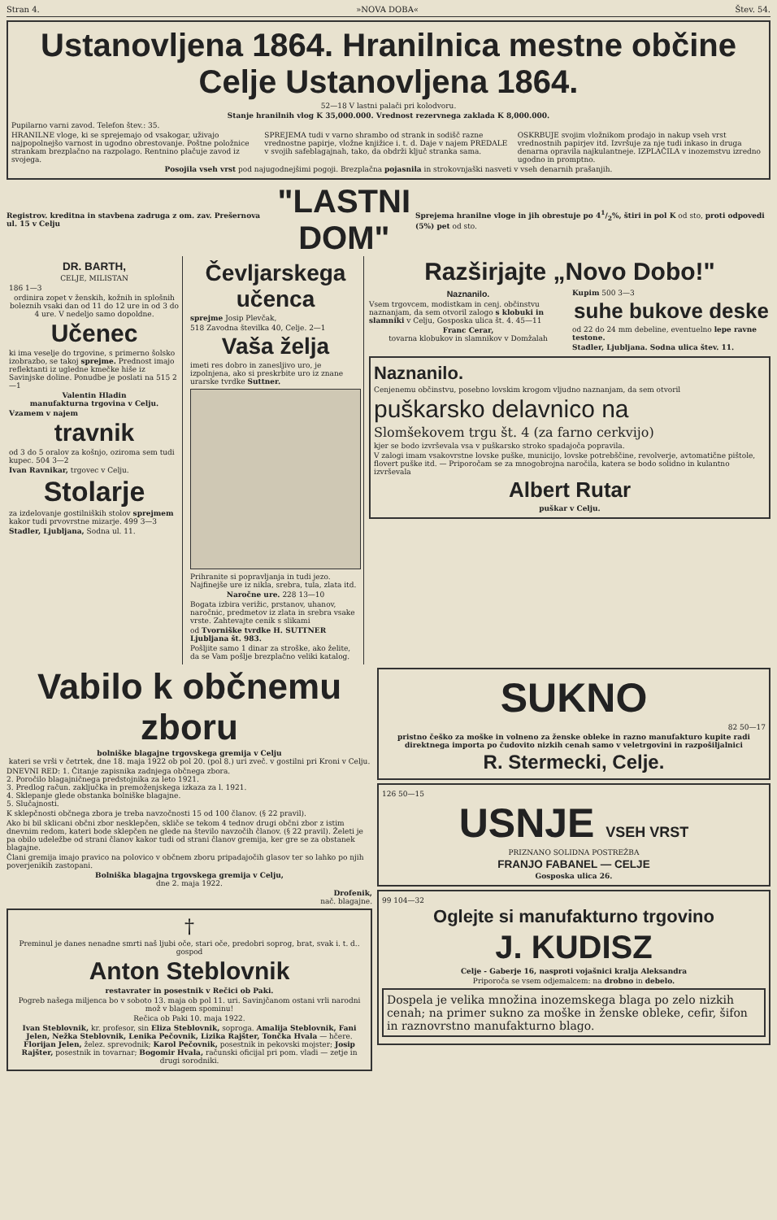Stran 4. »NOVA DOBA« Štev. 54.
Ustanovljena 1864. Hranilnica mestne občine Celje Ustanovljena 1864.
52—18 V lastni palači pri kolodvoru.
Stanje hranilnih vlog K 35,000.000. Vrednost rezervnega zaklada K 8,000.000.
Pupilarno varni zavod. Telefon štev.: 35.
HRANILNE vloge, ki se sprejemajo od vsakogar, uživajo najpopolnejšo varnost in ugodno obrestovanje. Poštne položnice strankam brezplačno na razpolago. Rentnino plačuje zavod iz svojega.
SPREJEMA tudi v varno shrambo od strank in sodišč razne vrednostne papirje, vložne knjižice i. t. d. Daje v najem PREDALE v svojih safeblagajnah, tako, da obdrži ključ stranka sama.
OSKRBUJE svojim vložnikom prodajo in nakup vseh vrst vrednostnih papirjev itd. Izvršuje za nje tudi inkaso in druga denarna opravila najkulantneje. IZPLAČILA v inozemstvu izredno ugodno in promptno.
Posojila vseh vrst pod najugodnejšimi pogoji. Brezplačna pojasnila in strokovnjaški nasveti v vseh denarnih prašanjih.
Registrov. kreditna in stavbena zadruga z om. zav. Prešernova ul. 15 v Celju
"LASTNI DOM"
Sprejema hranilne vloge in jih obrestuje po 41/2%, štiri in pol K od sto, proti odpovedi (5%) pet od sto.
DR. BARTH,
CELJE, MILISTAN
186 1—3
ordinira zopet v ženskih, kožnih in splošnih boleznih vsaki dan od 11 do 12 ure in od 3 do 4 ure. V nedeljo samo dopoldne.
Učenec
ki ima veselje do trgovine, s primerno šolsko izobrazbo, se takoj sprejme. Prednost imajo reflektanti iz ugledne kmečke hiše iz Savinjske doline. Ponudbe je poslati na 515 2—1
Valentin Hladin
manufakturna trgovina v Celju.
Vzamem v najem
travnik
od 3 do 5 oralov za košnjo, oziroma sem tudi kupec. 504 3—2
Ivan Ravnikar, trgovec v Celju.
Stolarje
za izdelovanje gostilniških stolov sprejmem kakor tudi prvovrstne mizarje. 499 3—3
Stadler, Ljubljana, Sodna ul. 11.
Čevljarskega učenca
sprejme Josip Plevčak,
518 Zavodna številka 40, Celje. 2—1
Vaša želja
imeti res dobro in zanesljivo uro, je izpolnjena, ako si preskrbite uro iz znane urarske tvrdke Suttner.
Prihranite si popravljanja in tudi jezo. Najfinejše ure iz nikla, srebra, tula, zlata itd.
Naročne ure. 228 13—10
Bogata izbira verižic, prstanov, uhanov, naročnic, predmetov iz zlata in srebra vsake vrste. Zahtevajte cenik s slikami
od Tvorniške tvrdke H. SUTTNER Ljubljana št. 983.
Pošljite samo 1 dinar za stroške, ako želite, da se Vam pošlje brezplačno veliki katalog.
Razširjajte „Novo Dobo!"
Naznanilo.
Vsem trgovcem, modistkam in cenj. občinstvu naznanjam, da sem otvoril zalogo s klobuki in slamniki v Celju, Gosposka ulica št. 4. 45—11
Franc Cerar,
tovarna klobukov in slamnikov v Domžalah
Kupim 500 3—3
suhe bukove deske
od 22 do 24 mm debeline, eventuelno lepe ravne testone.
Stadler, Ljubljana. Sodna ulica štev. 11.
Naznanilo.
Cenjenemu občinstvu, posebno lovskim krogom vljudno naznanjam, da sem otvoril
puškarsko delavnico na
Slomšekovem trgu št. 4 (za farno cerkvijo)
kjer se bodo izvrševala vsa v puškarsko stroko spadajoča popravila.
V zalogi imam vsakovrstne lovske puške, municijo, lovske potrebščine, revolverje, avtomatične pištole, flovert puške itd. — Priporočam se za mnogobrojna naročila, katera se bodo solidno in kulantno izvrševala
Albert Rutar
puškar v Celju.
Vabilo k občnemu zboru
bolniške blagajne trgovskega gremija v Celju
kateri se vrši v četrtek, dne 18. maja 1922 ob pol 20. (pol 8.) uri zveč. v gostilni pri Kroni v Celju.
DNEVNI RED: 1. Čitanje zapisnika zadnjega občnega zbora.
2. Poročilo blagajničnega predstojnika za leto 1921.
3. Predlog račun. zaključka in premoženjskega izkaza za l. 1921.
4. Sklepanje glede obstanka bolniške blagajne.
5. Slučajnosti.
K sklepčnosti občnega zbora je treba navzočnosti 15 od 100 članov. (§ 22 pravil).
Ako bi bil sklicani občni zbor nesklepčen, skliče se tekom 4 tednov drugi občni zbor z istim dnevnim redom, kateri bode sklepčen ne glede na število navzočih članov. (§ 22 pravil). Želeti je pa obilo udeležbe od strani članov kakor tudi od strani članov gremija, ker gre se za obstanek blagajne.
Člani gremija imajo pravico na polovico v občnem zboru pripadajočih glasov ter so lahko po njih poverjenikih zastopani.
Bolniška blagajna trgovskega gremija v Celju,
dne 2. maja 1922.
Drofenik,
nač. blagajne.
†
Preminul je danes nenadne smrti naš ljubi oče, stari oče, predobri soprog, brat, svak i. t. d.. gospod
Anton Steblovnik
restavrater in posestnik v Rečici ob Paki.
Pogreb našega miljenca bo v soboto 13. maja ob pol 11. uri. Savinjčanom ostani vrli narodni mož v blagem spominu!
Rečica ob Paki 10. maja 1922.
Ivan Steblovnik, kr. profesor, sin Eliza Steblovnik, soproga. Amalija Steblovnik, Fani Jelen, Nežka Steblovnik, Lenika Pečovnik, Lizika Rajšter, Tončka Hvala — hčere. Florijan Jelen, želez. sprevodnik; Karol Pečovnik, posestnik in pekovski mojster; Josip Rajšter, posestnik in tovarnar; Bogomir Hvala, računski oficijal pri pom. vladi — zetje in drugi sorodniki.
SUKNO
82 50—17
pristno češko za moške in volneno za ženske obleke in razno manufakturo kupite radi direktnega importa po čudovito nizkih cenah samo v veletrgovini in razpošiljalnici
R. Stermecki, Celje.
126 50—15
USNJE VSEH VRST
PRIZNANO SOLIDNA POSTREŽBA
FRANJO FABANEL — CELJE
Gosposka ulica 26.
99 104—32
Oglejte si manufakturno trgovino
J. KUDISZ
Celje - Gaberje 16, nasproti vojašnici kralja Aleksandra
Priporoča se vsem odjemalcem: na drobno in debelo.
Dospela je velika množina inozemskega blaga po zelo nizkih cenah; na primer sukno za moške in ženske obleke, cefir, šifon in raznovrstno manufakturno blago.